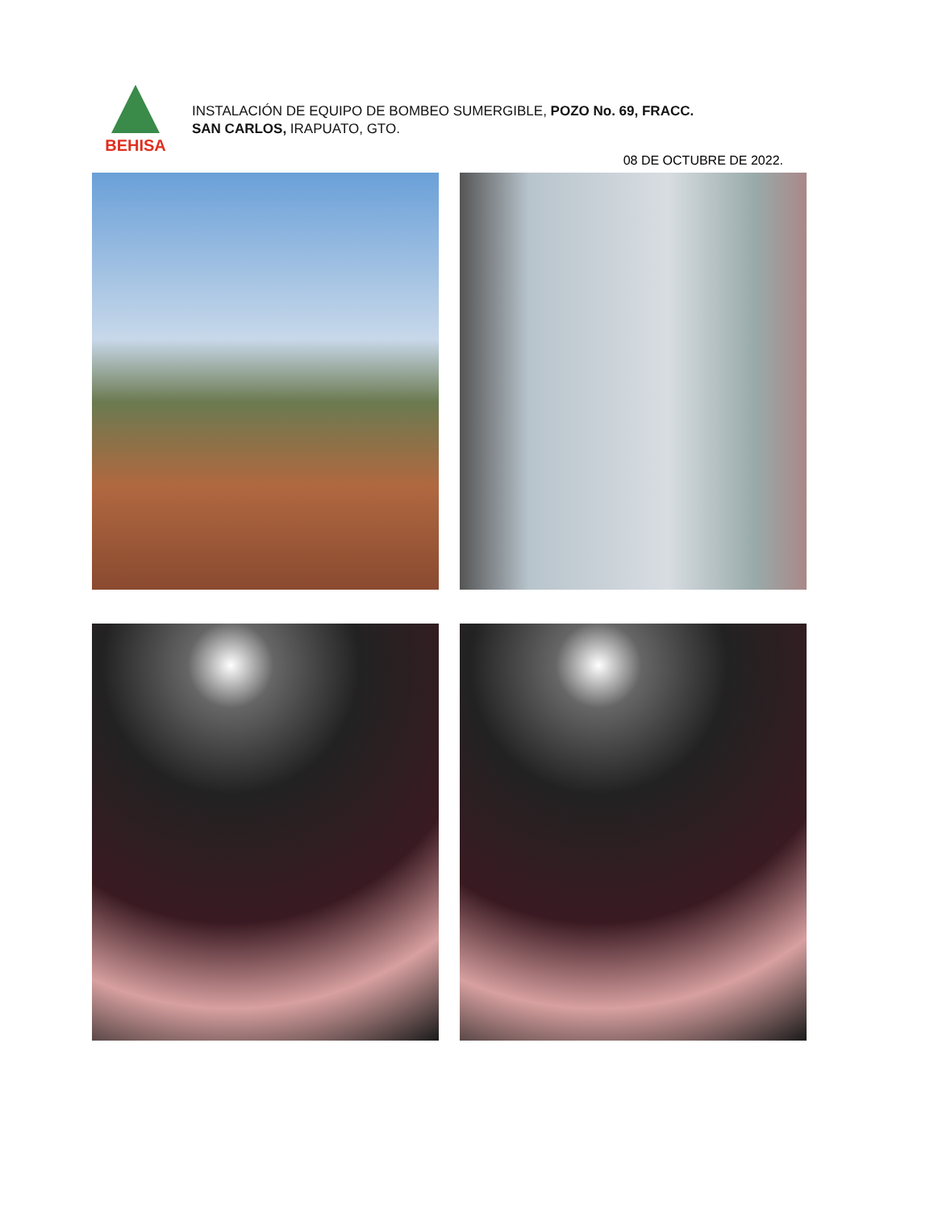BEHISA
INSTALACIÓN DE EQUIPO DE BOMBEO SUMERGIBLE, POZO No. 69, FRACC.
SAN CARLOS, IRAPUATO, GTO.
08 DE OCTUBRE DE 2022.